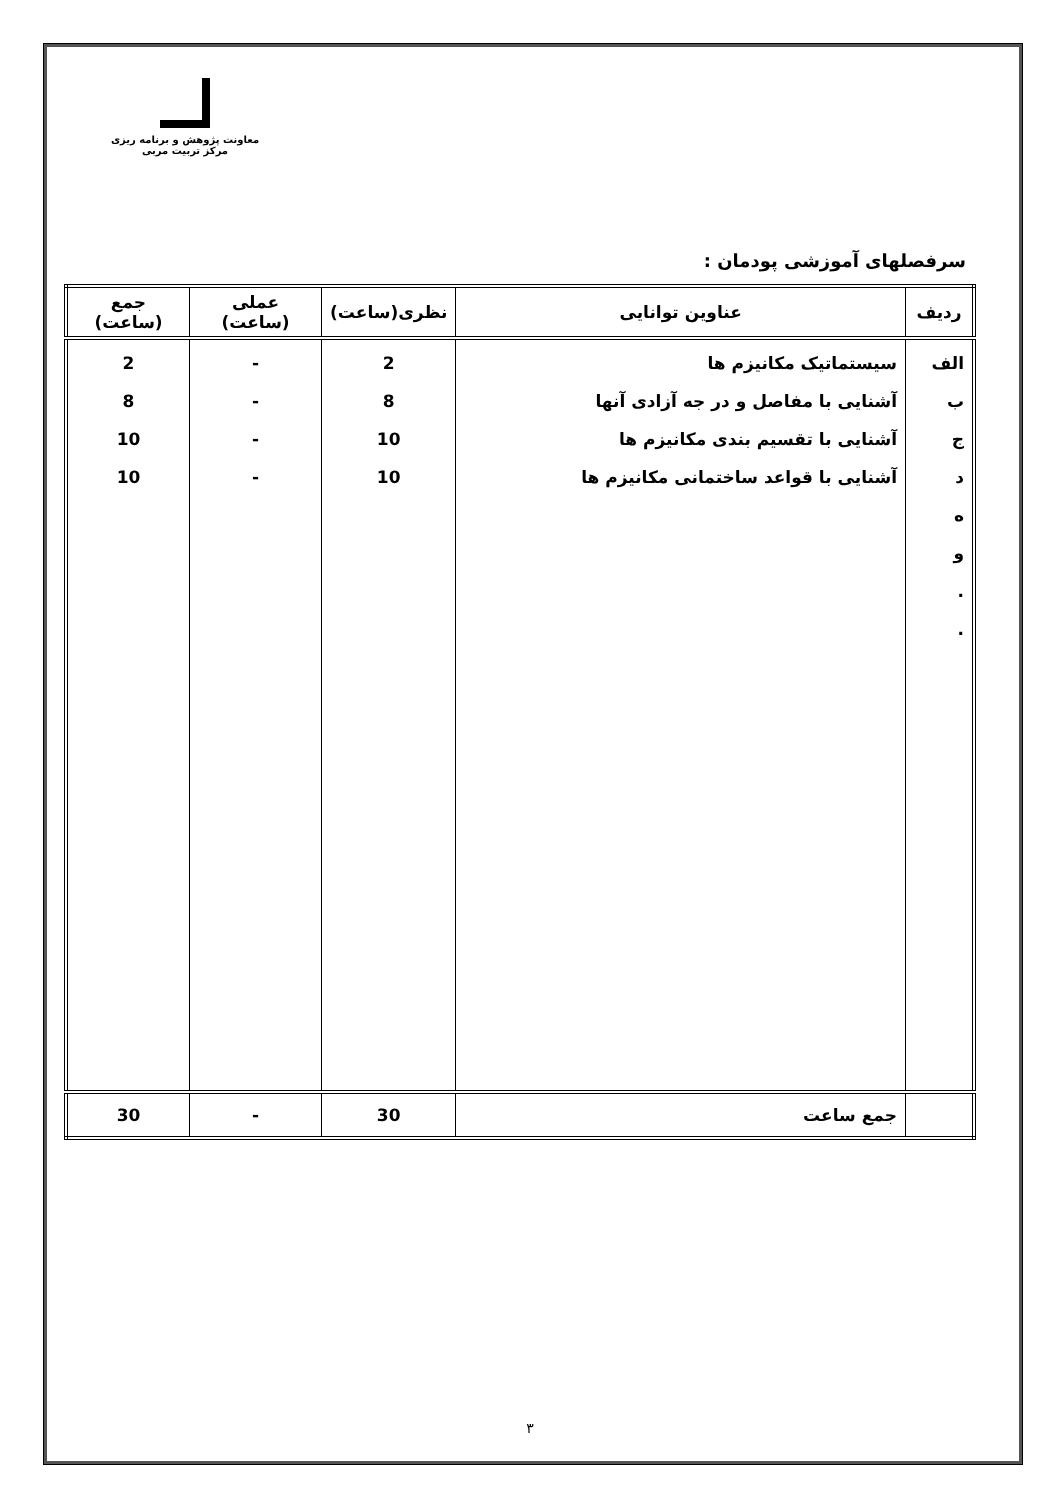معاونت پژوهش و برنامه ریزی
مرکز تربیت مربی
سرفصلهای آموزشی پودمان :
| ردیف | عناوین توانایی | نظری(ساعت) | عملی (ساعت) | جمع (ساعت) |
| --- | --- | --- | --- | --- |
| الف ب ج د ه و . . | سیستماتیک مکانیزم ها آشنایی با مفاصل و در جه آزادی آنها آشنایی با تقسیم بندی مکانیزم ها آشنایی با قواعد ساختمانی مکانیزم ها | 2 8 10 10 | - - - - | 2 8 10 10 |
| | جمع ساعت | 30 | - | 30 |
۳